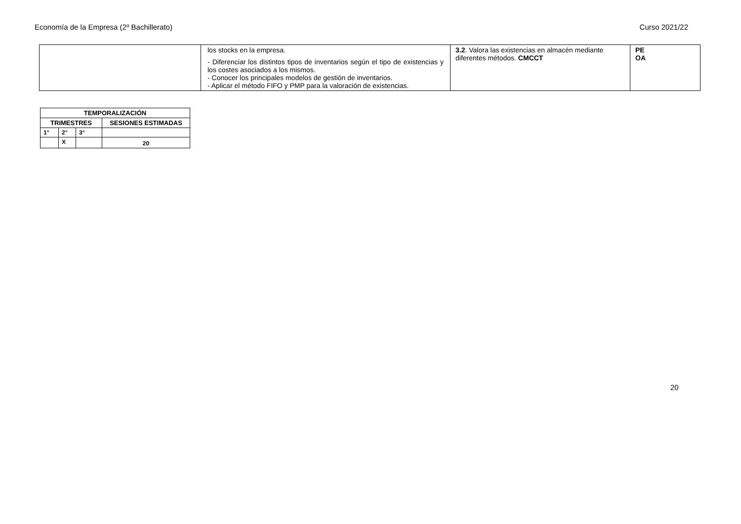Economía de la Empresa (2º Bachillerato) Curso 2021/22
| | los stocks en la empresa. - Diferenciar los distintos tipos de inventarios según el tipo de existencias y los costes asociados a los mismos. - Conocer los principales modelos de gestión de inventarios. - Aplicar el método FIFO y PMP para la valoración de existencias. | 3.2 . Valora las existencias en almacén mediante diferentes métodos. CMCCT | PE OA |
| TEMPORALIZACIÓN | | | |
| --- | --- | --- | --- |
| TRIMESTRES | | | SESIONES ESTIMADAS |
| 1° | 2° | 3° | |
| | X | | 20 |
20